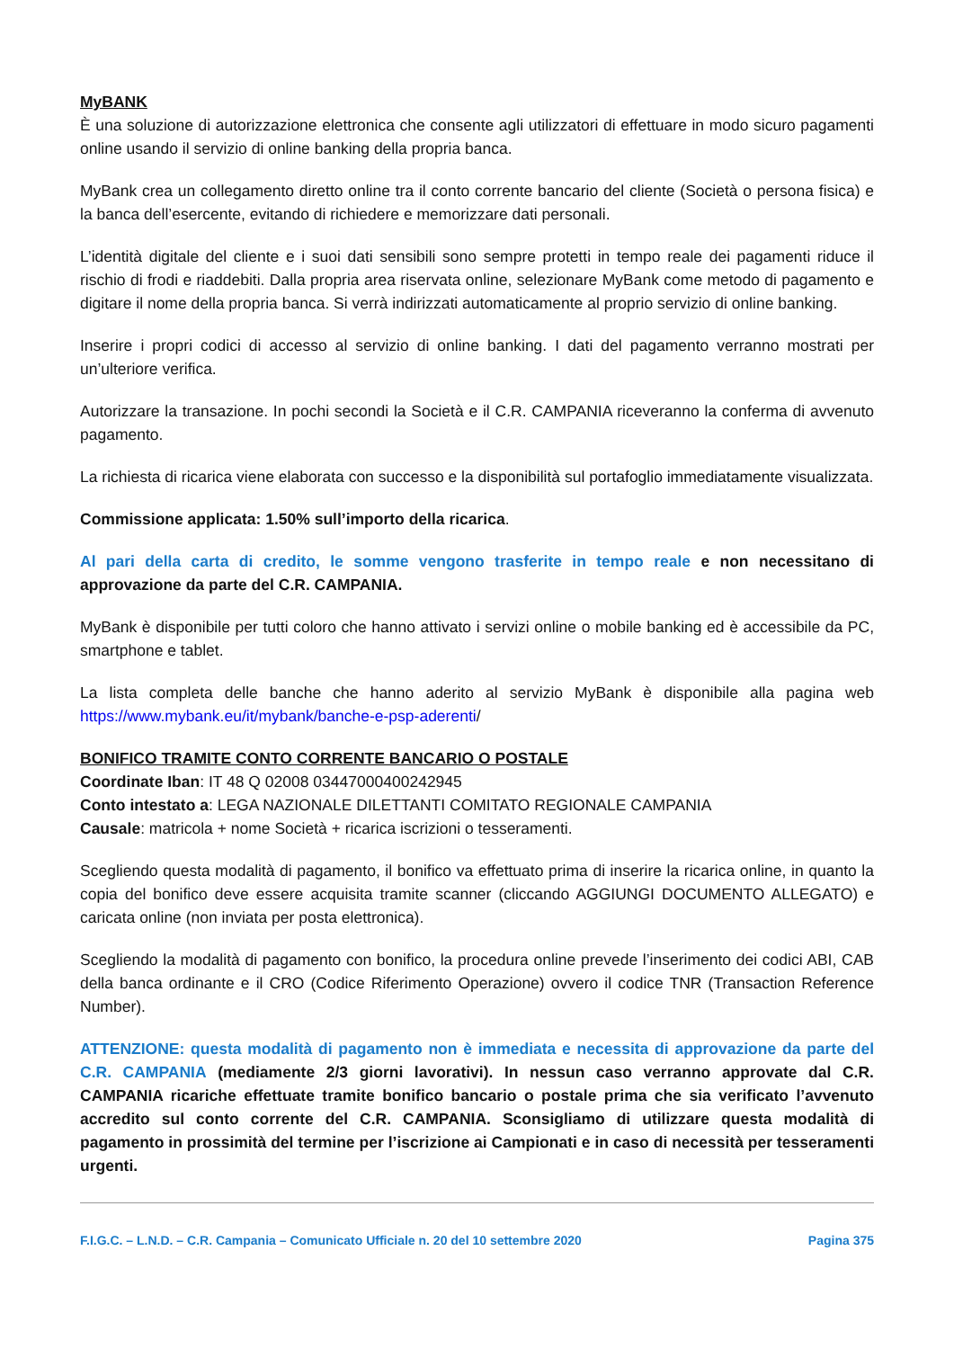MyBANK
È una soluzione di autorizzazione elettronica che consente agli utilizzatori di effettuare in modo sicuro pagamenti online usando il servizio di online banking della propria banca.
MyBank crea un collegamento diretto online tra il conto corrente bancario del cliente (Società o persona fisica) e la banca dell’esercente, evitando di richiedere e memorizzare dati personali.
L’identità digitale del cliente e i suoi dati sensibili sono sempre protetti in tempo reale dei pagamenti riduce il rischio di frodi e riaddebiti. Dalla propria area riservata online, selezionare MyBank come metodo di pagamento e digitare il nome della propria banca. Si verrà indirizzati automaticamente al proprio servizio di online banking.
Inserire i propri codici di accesso al servizio di online banking. I dati del pagamento verranno mostrati per un’ulteriore verifica.
Autorizzare la transazione. In pochi secondi la Società e il C.R. CAMPANIA riceveranno la conferma di avvenuto pagamento.
La richiesta di ricarica viene elaborata con successo e la disponibilità sul portafoglio immediatamente visualizzata.
Commissione applicata: 1.50% sull’importo della ricarica.
Al pari della carta di credito, le somme vengono trasferite in tempo reale e non necessitano di approvazione da parte del C.R. CAMPANIA.
MyBank è disponibile per tutti coloro che hanno attivato i servizi online o mobile banking ed è accessibile da PC, smartphone e tablet.
La lista completa delle banche che hanno aderito al servizio MyBank è disponibile alla pagina web https://www.mybank.eu/it/mybank/banche-e-psp-aderenti/
BONIFICO TRAMITE CONTO CORRENTE BANCARIO O POSTALE
Coordinate Iban: IT 48 Q 02008 03447000400242945
Conto intestato a: LEGA NAZIONALE DILETTANTI COMITATO REGIONALE CAMPANIA
Causale: matricola + nome Società + ricarica iscrizioni o tesseramenti.
Scegliendo questa modalità di pagamento, il bonifico va effettuato prima di inserire la ricarica online, in quanto la copia del bonifico deve essere acquisita tramite scanner (cliccando AGGIUNGI DOCUMENTO ALLEGATO) e caricata online (non inviata per posta elettronica).
Scegliendo la modalità di pagamento con bonifico, la procedura online prevede l’inserimento dei codici ABI, CAB della banca ordinante e il CRO (Codice Riferimento Operazione) ovvero il codice TNR (Transaction Reference Number).
ATTENZIONE: questa modalità di pagamento non è immediata e necessita di approvazione da parte del C.R. CAMPANIA (mediamente 2/3 giorni lavorativi). In nessun caso verranno approvate dal C.R. CAMPANIA ricariche effettuate tramite bonifico bancario o postale prima che sia verificato l’avvenuto accredito sul conto corrente del C.R. CAMPANIA. Sconsigliamo di utilizzare questa modalità di pagamento in prossimità del termine per l’iscrizione ai Campionati e in caso di necessità per tesseramenti urgenti.
F.I.G.C. – L.N.D. – C.R. Campania – Comunicato Ufficiale n. 20 del 10 settembre 2020 Pagina 375